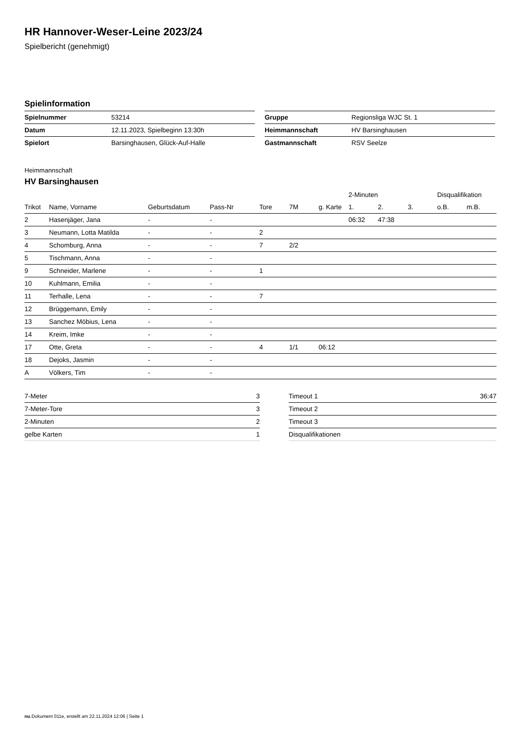HR Hannover-Weser-Leine 2023/24
Spielbericht (genehmigt)
Spielinformation
| Spielnummer | 53214 |
| Datum | 12.11.2023, Spielbeginn 13:30h |
| Spielort | Barsinghausen, Glück-Auf-Halle |
| Gruppe | Regionsliga WJC St. 1 |
| Heimmannschaft | HV Barsinghausen |
| Gastmannschaft | RSV Seelze |
Heimmannschaft
HV Barsinghausen
| | | | | | | | 2-Minuten | | | Disqualifikation | |
| --- | --- | --- | --- | --- | --- | --- | --- | --- | --- | --- | --- |
| Trikot | Name, Vorname | Geburtsdatum | Pass-Nr | Tore | 7M | g. Karte | 1. | 2. | 3. | o.B. | m.B. |
| 2 | Hasenjäger, Jana | - | - | | | | 06:32 | 47:38 | | | |
| 3 | Neumann, Lotta Matilda | - | - | 2 | | | | | | | |
| 4 | Schomburg, Anna | - | - | 7 | 2/2 | | | | | | |
| 5 | Tischmann, Anna | - | - | | | | | | | | |
| 9 | Schneider, Marlene | - | - | 1 | | | | | | | |
| 10 | Kuhlmann, Emilia | - | - | | | | | | | | |
| 11 | Terhalle, Lena | - | - | 7 | | | | | | | |
| 12 | Brüggemann, Emily | - | - | | | | | | | | |
| 13 | Sanchez Möbius, Lena | - | - | | | | | | | | |
| 14 | Kreim, Imke | - | - | | | | | | | | |
| 17 | Otte, Greta | - | - | 4 | 1/1 | 06:12 | | | | | |
| 18 | Dejoks, Jasmin | - | - | | | | | | | | |
| A | Völkers, Tim | - | - | | | | | | | | |
| 7-Meter | 3 |
| 7-Meter-Tore | 3 |
| 2-Minuten | 2 |
| gelbe Karten | 1 |
| Timeout 1 | 36:47 |
| Timeout 2 | |
| Timeout 3 | |
| Disqualifikationen | |
nu.Dokument 011e, erstellt am 22.11.2024 12:06 | Seite 1